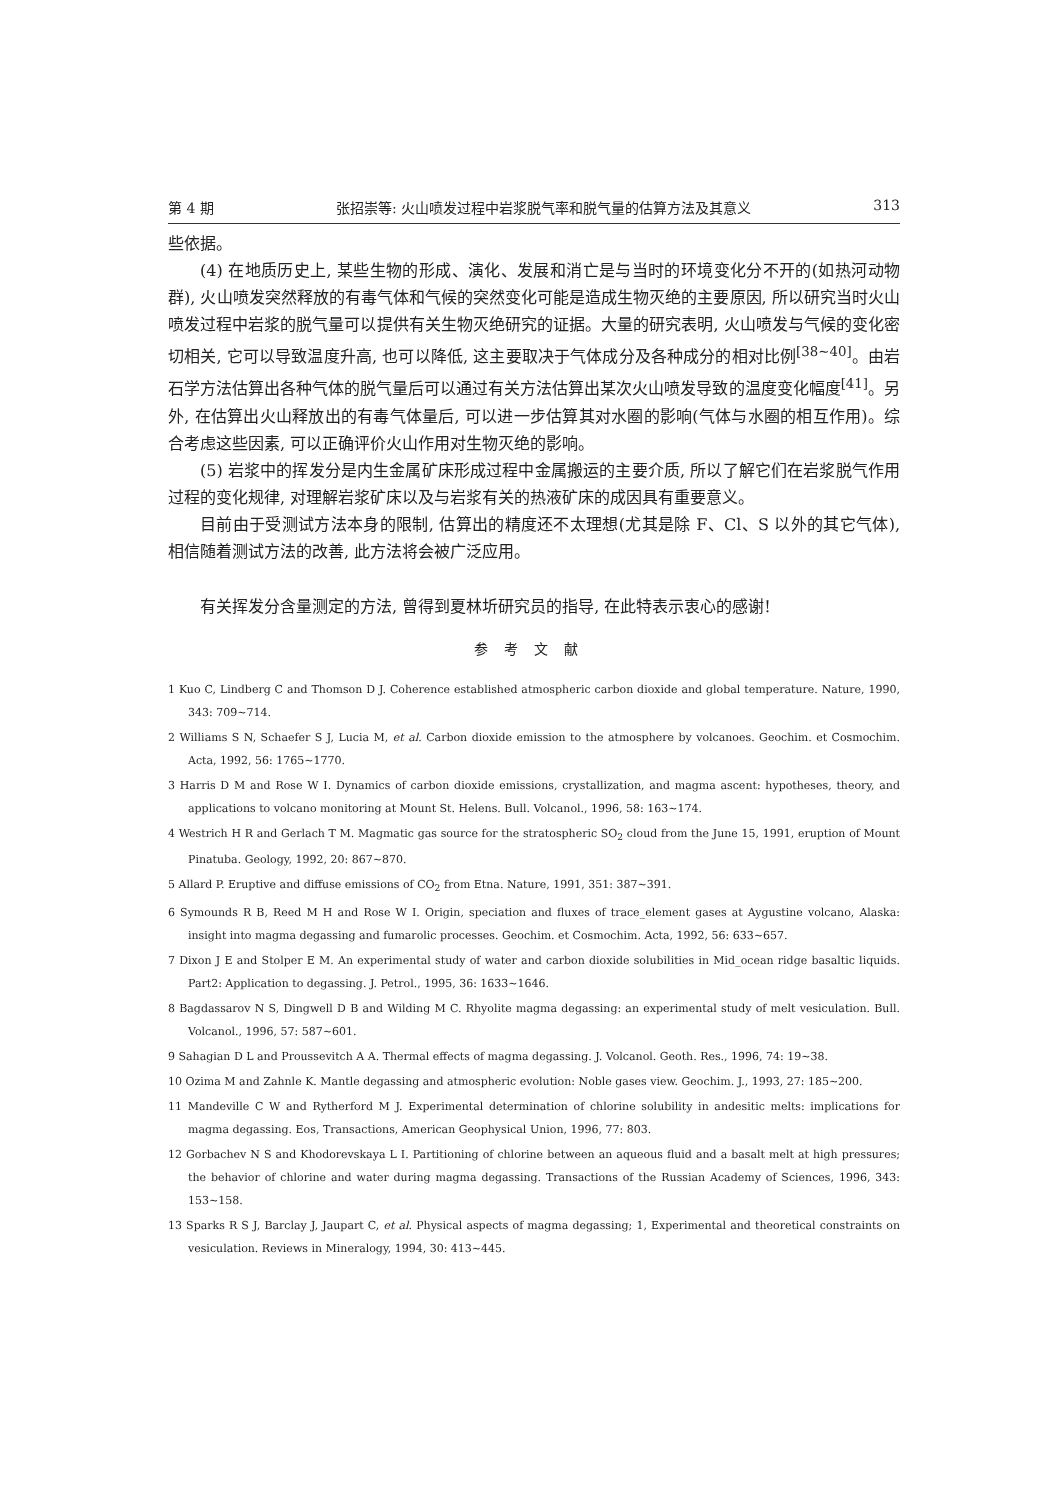第 4 期 张招崇等: 火山喷发过程中岩浆脱气率和脱气量的估算方法及其意义 313
些依据。
(4) 在地质历史上, 某些生物的形成、演化、发展和消亡是与当时的环境变化分不开的(如热河动物群), 火山喷发突然释放的有毒气体和气候的突然变化可能是造成生物灭绝的主要原因, 所以研究当时火山喷发过程中岩浆的脱气量可以提供有关生物灭绝研究的证据。大量的研究表明, 火山喷发与气候的变化密切相关, 它可以导致温度升高, 也可以降低, 这主要取决于气体成分及各种成分的相对比例<sup>[38~40]</sup>。由岩石学方法估算出各种气体的脱气量后可以通过有关方法估算出某次火山喷发导致的温度变化幅度<sup>[41]</sup>。另外, 在估算出火山释放出的有毒气体量后, 可以进一步估算其对水圈的影响(气体与水圈的相互作用)。综合考虑这些因素, 可以正确评价火山作用对生物灭绝的影响。
(5) 岩浆中的挥发分是内生金属矿床形成过程中金属搬运的主要介质, 所以了解它们在岩浆脱气作用过程的变化规律, 对理解岩浆矿床以及与岩浆有关的热液矿床的成因具有重要意义。
目前由于受测试方法本身的限制, 估算出的精度还不太理想(尤其是除 F、Cl、S 以外的其它气体), 相信随着测试方法的改善, 此方法将会被广泛应用。
有关挥发分含量测定的方法, 曾得到夏林圻研究员的指导, 在此特表示衷心的感谢!
参考文献
1 Kuo C, Lindberg C and Thomson D J. Coherence established atmospheric carbon dioxide and global temperature. Nature, 1990, 343: 709~714.
2 Williams S N, Schaefer S J, Lucia M, et al. Carbon dioxide emission to the atmosphere by volcanoes. Geochim. et Cosmochim. Acta, 1992, 56: 1765~1770.
3 Harris D M and Rose W I. Dynamics of carbon dioxide emissions, crystallization, and magma ascent: hypotheses, theory, and applications to volcano monitoring at Mount St. Helens. Bull. Volcanol., 1996, 58: 163~174.
4 Westrich H R and Gerlach T M. Magmatic gas source for the stratospheric SO<sub>2</sub> cloud from the June 15, 1991, eruption of Mount Pinatuba. Geology, 1992, 20: 867~870.
5 Allard P. Eruptive and diffuse emissions of CO<sub>2</sub> from Etna. Nature, 1991, 351: 387~391.
6 Symounds R B, Reed M H and Rose W I. Origin, speciation and fluxes of trace_element gases at Aygustine volcano, Alaska: insight into magma degassing and fumarolic processes. Geochim. et Cosmochim. Acta, 1992, 56: 633~657.
7 Dixon J E and Stolper E M. An experimental study of water and carbon dioxide solubilities in Mid_ocean ridge basaltic liquids. Part2: Application to degassing. J. Petrol., 1995, 36: 1633~1646.
8 Bagdassarov N S, Dingwell D B and Wilding M C. Rhyolite magma degassing: an experimental study of melt vesiculation. Bull. Volcanol., 1996, 57: 587~601.
9 Sahagian D L and Proussevitch A A. Thermal effects of magma degassing. J. Volcanol. Geoth. Res., 1996, 74: 19~38.
10 Ozima M and Zahnle K. Mantle degassing and atmospheric evolution: Noble gases view. Geochim. J., 1993, 27: 185~200.
11 Mandeville C W and Rytherford M J. Experimental determination of chlorine solubility in andesitic melts: implications for magma degassing. Eos, Transactions, American Geophysical Union, 1996, 77: 803.
12 Gorbachev N S and Khodorevskaya L I. Partitioning of chlorine between an aqueous fluid and a basalt melt at high pressures; the behavior of chlorine and water during magma degassing. Transactions of the Russian Academy of Sciences, 1996, 343: 153~158.
13 Sparks R S J, Barclay J, Jaupart C, et al. Physical aspects of magma degassing; 1, Experimental and theoretical constraints on vesiculation. Reviews in Mineralogy, 1994, 30: 413~445.